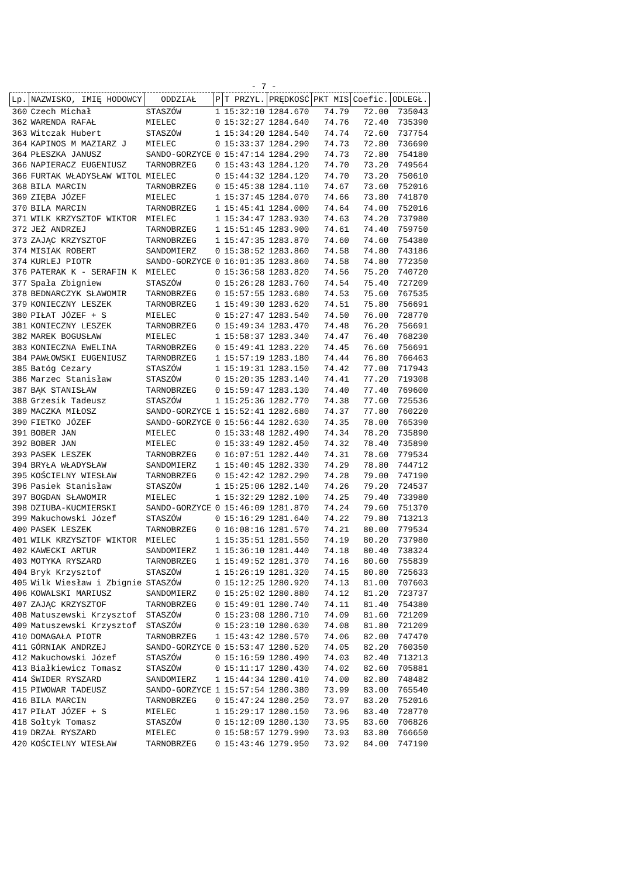- 7 -
| Lp. | NAZWISKO, IMIĘ HODOWCY | ODDZIAŁ | P | T PRZYL. | PRĘDKOŚĆ | PKT MIS | Coefic. | ODLEGŁ. |
| --- | --- | --- | --- | --- | --- | --- | --- | --- |
| 360 | Czech Michał | STASZÓW | 1 | 15:32:10 | 1284.670 | 74.79 | 72.00 | 735043 |
| 362 | WARENDA RAFAŁ | MIELEC | 0 | 15:32:27 | 1284.640 | 74.76 | 72.40 | 735390 |
| 363 | Witczak Hubert | STASZÓW | 1 | 15:34:20 | 1284.540 | 74.74 | 72.60 | 737754 |
| 364 | KAPINOS M MAZIARZ J | MIELEC | 0 | 15:33:37 | 1284.290 | 74.73 | 72.80 | 736690 |
| 364 | PŁESZKA JANUSZ | SANDO-GORZYCE | 0 | 15:47:14 | 1284.290 | 74.73 | 72.80 | 754180 |
| 366 | NAPIERACZ EUGENIUSZ | TARNOBRZEG | 0 | 15:43:43 | 1284.120 | 74.70 | 73.20 | 749564 |
| 366 | FURTAK WŁADYSŁAW WITOL | MIELEC | 0 | 15:44:32 | 1284.120 | 74.70 | 73.20 | 750610 |
| 368 | BILA MARCIN | TARNOBRZEG | 0 | 15:45:38 | 1284.110 | 74.67 | 73.60 | 752016 |
| 369 | ZIĘBA JÓZEF | MIELEC | 1 | 15:37:45 | 1284.070 | 74.66 | 73.80 | 741870 |
| 370 | BILA MARCIN | TARNOBRZEG | 1 | 15:45:41 | 1284.000 | 74.64 | 74.00 | 752016 |
| 371 | WILK KRZYSZTOF WIKTOR | MIELEC | 1 | 15:34:47 | 1283.930 | 74.63 | 74.20 | 737980 |
| 372 | JEŻ ANDRZEJ | TARNOBRZEG | 1 | 15:51:45 | 1283.900 | 74.61 | 74.40 | 759750 |
| 373 | ZAJĄC KRZYSZTOF | TARNOBRZEG | 1 | 15:47:35 | 1283.870 | 74.60 | 74.60 | 754380 |
| 374 | MISIAK ROBERT | SANDOMIERZ | 0 | 15:38:52 | 1283.860 | 74.58 | 74.80 | 743186 |
| 374 | KURLEJ PIOTR | SANDO-GORZYCE | 0 | 16:01:35 | 1283.860 | 74.58 | 74.80 | 772350 |
| 376 | PATERAK K - SERAFIN K | MIELEC | 0 | 15:36:58 | 1283.820 | 74.56 | 75.20 | 740720 |
| 377 | Spała Zbigniew | STASZÓW | 0 | 15:26:28 | 1283.760 | 74.54 | 75.40 | 727209 |
| 378 | BEDNARCZYK SŁAWOMIR | TARNOBRZEG | 0 | 15:57:55 | 1283.680 | 74.53 | 75.60 | 767535 |
| 379 | KONIECZNY LESZEK | TARNOBRZEG | 1 | 15:49:30 | 1283.620 | 74.51 | 75.80 | 756691 |
| 380 | PIŁAT JÓZEF + S | MIELEC | 0 | 15:27:47 | 1283.540 | 74.50 | 76.00 | 728770 |
| 381 | KONIECZNY LESZEK | TARNOBRZEG | 0 | 15:49:34 | 1283.470 | 74.48 | 76.20 | 756691 |
| 382 | MAREK BOGUSŁAW | MIELEC | 1 | 15:58:37 | 1283.340 | 74.47 | 76.40 | 768230 |
| 383 | KONIECZNA EWELINA | TARNOBRZEG | 0 | 15:49:41 | 1283.220 | 74.45 | 76.60 | 756691 |
| 384 | PAWŁOWSKI EUGENIUSZ | TARNOBRZEG | 1 | 15:57:19 | 1283.180 | 74.44 | 76.80 | 766463 |
| 385 | Batóg Cezary | STASZÓW | 1 | 15:19:31 | 1283.150 | 74.42 | 77.00 | 717943 |
| 386 | Marzec Stanisław | STASZÓW | 0 | 15:20:35 | 1283.140 | 74.41 | 77.20 | 719308 |
| 387 | BĄK STANISŁAW | TARNOBRZEG | 0 | 15:59:47 | 1283.130 | 74.40 | 77.40 | 769600 |
| 388 | Grzesik Tadeusz | STASZÓW | 1 | 15:25:36 | 1282.770 | 74.38 | 77.60 | 725536 |
| 389 | MACZKA MIŁOSZ | SANDO-GORZYCE | 1 | 15:52:41 | 1282.680 | 74.37 | 77.80 | 760220 |
| 390 | FIETKO JÓZEF | SANDO-GORZYCE | 0 | 15:56:44 | 1282.630 | 74.35 | 78.00 | 765390 |
| 391 | BOBER JAN | MIELEC | 0 | 15:33:48 | 1282.490 | 74.34 | 78.20 | 735890 |
| 392 | BOBER JAN | MIELEC | 0 | 15:33:49 | 1282.450 | 74.32 | 78.40 | 735890 |
| 393 | PASEK LESZEK | TARNOBRZEG | 0 | 16:07:51 | 1282.440 | 74.31 | 78.60 | 779534 |
| 394 | BRYŁA WŁADYSŁAW | SANDOMIERZ | 1 | 15:40:45 | 1282.330 | 74.29 | 78.80 | 744712 |
| 395 | KOŚCIELNY WIESŁAW | TARNOBRZEG | 0 | 15:42:42 | 1282.290 | 74.28 | 79.00 | 747190 |
| 396 | Pasiek Stanisław | STASZÓW | 1 | 15:25:06 | 1282.140 | 74.26 | 79.20 | 724537 |
| 397 | BOGDAN SŁAWOMIR | MIELEC | 1 | 15:32:29 | 1282.100 | 74.25 | 79.40 | 733980 |
| 398 | DZIUBA-KUCMIERSKI | SANDO-GORZYCE | 0 | 15:46:09 | 1281.870 | 74.24 | 79.60 | 751370 |
| 399 | Makuchowski Józef | STASZÓW | 0 | 15:16:29 | 1281.640 | 74.22 | 79.80 | 713213 |
| 400 | PASEK LESZEK | TARNOBRZEG | 0 | 16:08:16 | 1281.570 | 74.21 | 80.00 | 779534 |
| 401 | WILK KRZYSZTOF WIKTOR | MIELEC | 1 | 15:35:51 | 1281.550 | 74.19 | 80.20 | 737980 |
| 402 | KAWECKI ARTUR | SANDOMIERZ | 1 | 15:36:10 | 1281.440 | 74.18 | 80.40 | 738324 |
| 403 | MOTYKA RYSZARD | TARNOBRZEG | 1 | 15:49:52 | 1281.370 | 74.16 | 80.60 | 755839 |
| 404 | Bryk Krzysztof | STASZÓW | 1 | 15:26:19 | 1281.320 | 74.15 | 80.80 | 725633 |
| 405 | Wilk Wiesław i Zbignie | STASZÓW | 0 | 15:12:25 | 1280.920 | 74.13 | 81.00 | 707603 |
| 406 | KOWALSKI MARIUSZ | SANDOMIERZ | 0 | 15:25:02 | 1280.880 | 74.12 | 81.20 | 723737 |
| 407 | ZAJĄC KRZYSZTOF | TARNOBRZEG | 0 | 15:49:01 | 1280.740 | 74.11 | 81.40 | 754380 |
| 408 | Matuszewski Krzysztof | STASZÓW | 0 | 15:23:08 | 1280.710 | 74.09 | 81.60 | 721209 |
| 409 | Matuszewski Krzysztof | STASZÓW | 0 | 15:23:10 | 1280.630 | 74.08 | 81.80 | 721209 |
| 410 | DOMAGAŁA PIOTR | TARNOBRZEG | 1 | 15:43:42 | 1280.570 | 74.06 | 82.00 | 747470 |
| 411 | GÓRNIAK ANDRZEJ | SANDO-GORZYCE | 0 | 15:53:47 | 1280.520 | 74.05 | 82.20 | 760350 |
| 412 | Makuchowski Józef | STASZÓW | 0 | 15:16:59 | 1280.490 | 74.03 | 82.40 | 713213 |
| 413 | Białkiewicz Tomasz | STASZÓW | 0 | 15:11:17 | 1280.430 | 74.02 | 82.60 | 705881 |
| 414 | ŚWIDER RYSZARD | SANDOMIERZ | 1 | 15:44:34 | 1280.410 | 74.00 | 82.80 | 748482 |
| 415 | PIWOWAR TADEUSZ | SANDO-GORZYCE | 1 | 15:57:54 | 1280.380 | 73.99 | 83.00 | 765540 |
| 416 | BILA MARCIN | TARNOBRZEG | 0 | 15:47:24 | 1280.250 | 73.97 | 83.20 | 752016 |
| 417 | PIŁAT JÓZEF + S | MIELEC | 1 | 15:29:17 | 1280.150 | 73.96 | 83.40 | 728770 |
| 418 | Sołtyk Tomasz | STASZÓW | 0 | 15:12:09 | 1280.130 | 73.95 | 83.60 | 706826 |
| 419 | DRZAŁ RYSZARD | MIELEC | 0 | 15:58:57 | 1279.990 | 73.93 | 83.80 | 766650 |
| 420 | KOŚCIELNY WIESŁAW | TARNOBRZEG | 0 | 15:43:46 | 1279.950 | 73.92 | 84.00 | 747190 |